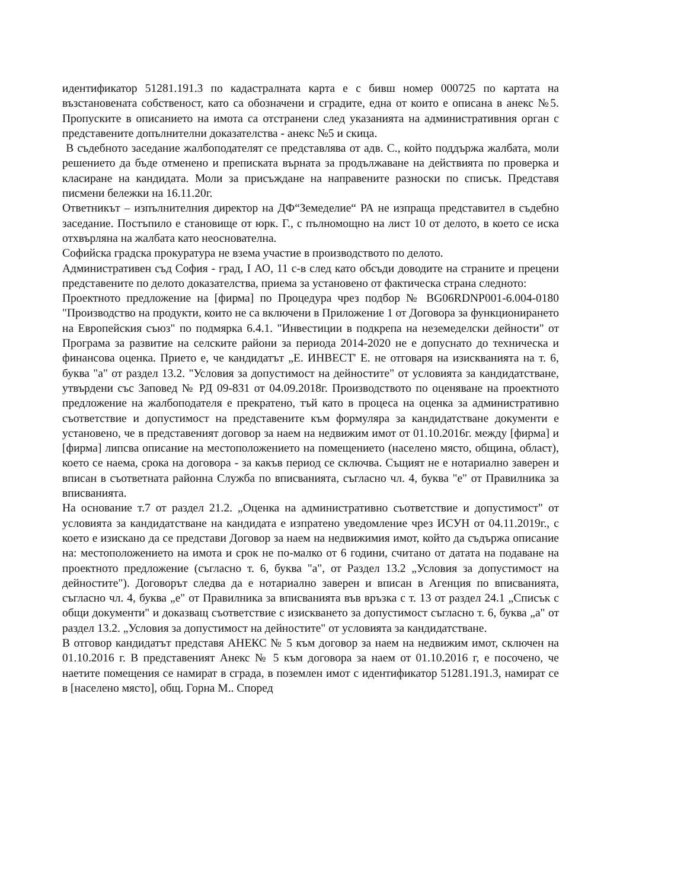идентификатор 51281.191.3 по кадастралната карта е с бивш номер 000725 по картата на възстановената собственост, като са обозначени и сградите, една от които е описана в анекс №5. Пропуските в описанието на имота са отстранени след указанията на административния орган с представените допълнителни доказателства - анекс №5 и скица.
В съдебното заседание жалбоподателят се представлява от адв. С., който поддържа жалбата, моли решението да бъде отменено и преписката върната за продължаване на действията по проверка и класиране на кандидата. Моли за присъждане на направените разноски по списък. Представя писмени бележки на 16.11.20г.
Ответникът – изпълнителния директор на ДФ“Земеделие“ РА не изпраща представител в съдебно заседание. Постъпило е становище от юрк. Г., с пълномощно на лист 10 от делото, в което се иска отхвърляна на жалбата като неоснователна.
Софийска градска прокуратура не взема участие в производството по делото.
Административен съд София - град, I АО, 11 с-в след като обсъди доводите на страните и прецени представените по делото доказателства, приема за установено от фактическа страна следното:
Проектното предложение на [фирма] по Процедура чрез подбор № BG06RDNP001-6.004-0180 "Производство на продукти, които не са включени в Приложение 1 от Договора за функционирането на Европейския съюз" по подмярка 6.4.1. "Инвестиции в подкрепа на неземеделски дейности" от Програма за развитие на селските райони за периода 2014-2020 не е допуснато до техническа и финансова оценка. Прието е, че кандидатът „Е. ИНВЕСТ' Е. не отговаря на изискванията на т. 6, буква "а" от раздел 13.2. "Условия за допустимост на дейностите" от условията за кандидатстване, утвърдени със Заповед № РД 09-831 от 04.09.2018г. Производството по оценяване на проектното предложение на жалбоподателя е прекратено, тъй като в процеса на оценка за административно съответствие и допустимост на представените към формуляра за кандидатстване документи е установено, че в представеният договор за наем на недвижим имот от 01.10.2016г. между [фирма] и [фирма] липсва описание на местоположението на помещението (населено място, община, област), което се наема, срока на договора - за какъв период се сключва. Същият не е нотариално заверен и вписан в съответната районна Служба по вписванията, съгласно чл. 4, буква "е" от Правилника за вписванията.
На основание т.7 от раздел 21.2. „Оценка на административно съответствие и допустимост" от условията за кандидатстване на кандидата е изпратено уведомление чрез ИСУН от 04.11.2019г., с което е изискано да се представи Договор за наем на недвижимия имот, който да съдържа описание на: местоположението на имота и срок не по-малко от 6 години, считано от датата на подаване на проектното предложение (съгласно т. 6, буква "а", от Раздел 13.2 „Условия за допустимост на дейностите"). Договорът следва да е нотариално заверен и вписан в Агенция по вписванията, съгласно чл. 4, буква „е" от Правилника за вписванията във връзка с т. 13 от раздел 24.1 „Списък с общи документи" и доказващ съответствие с изискването за допустимост съгласно т. 6, буква „а" от раздел 13.2. „Условия за допустимост на дейностите" от условията за кандидатстване.
В отговор кандидатът представя АНЕКС № 5 към договор за наем на недвижим имот, сключен на 01.10.2016 г. В представеният Анекс № 5 към договора за наем от 01.10.2016 г, е посочено, че наетите помещения се намират в сграда, в поземлен имот с идентификатор 51281.191.3, намират се в [населено място], общ. Горна М.. Според